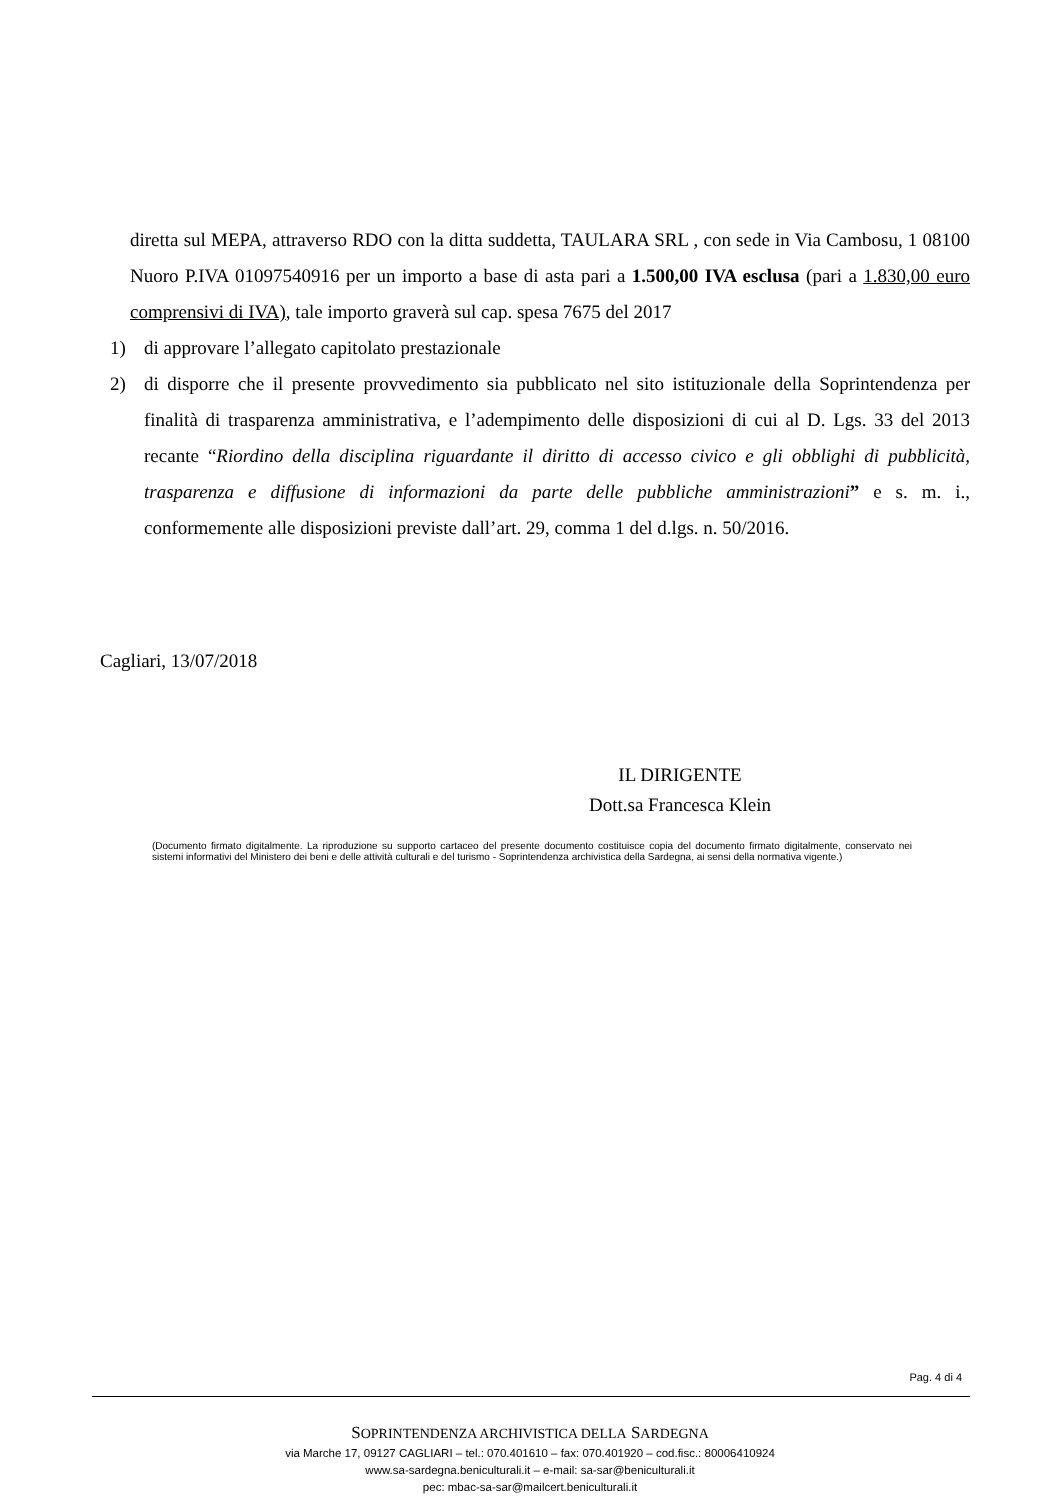diretta sul MEPA, attraverso RDO con la ditta suddetta, TAULARA SRL , con sede in Via Cambosu, 1 08100 Nuoro P.IVA 01097540916 per un importo a base di asta pari a 1.500,00 IVA esclusa (pari a 1.830,00 euro comprensivi di IVA), tale importo graverà sul cap. spesa 7675 del 2017
1) di approvare l’allegato capitolato prestazionale
2) di disporre che il presente provvedimento sia pubblicato nel sito istituzionale della Soprintendenza per finalità di trasparenza amministrativa, e l’adempimento delle disposizioni di cui al D. Lgs. 33 del 2013 recante “Riordino della disciplina riguardante il diritto di accesso civico e gli obblighi di pubblicità, trasparenza e diffusione di informazioni da parte delle pubbliche amministrazioni” e s. m. i., conformemente alle disposizioni previste dall’art. 29, comma 1 del d.lgs. n. 50/2016.
Cagliari, 13/07/2018
IL DIRIGENTE
Dott.sa Francesca Klein
(Documento firmato digitalmente. La riproduzione su supporto cartaceo del presente documento costituisce copia del documento firmato digitalmente, conservato nei sistemi informativi del Ministero dei beni e delle attività culturali e del turismo - Soprintendenza archivistica della Sardegna, ai sensi della normativa vigente.)
Pag. 4 di 4
SOPRINTENDENZA ARCHIVISTICA DELLA SARDEGNA
via Marche 17, 09127 CAGLIARI – tel.: 070.401610 – fax: 070.401920 – cod.fisc.: 80006410924
www.sa-sardegna.beniculturali.it – e-mail: sa-sar@beniculturali.it
pec: mbac-sa-sar@mailcert.beniculturali.it